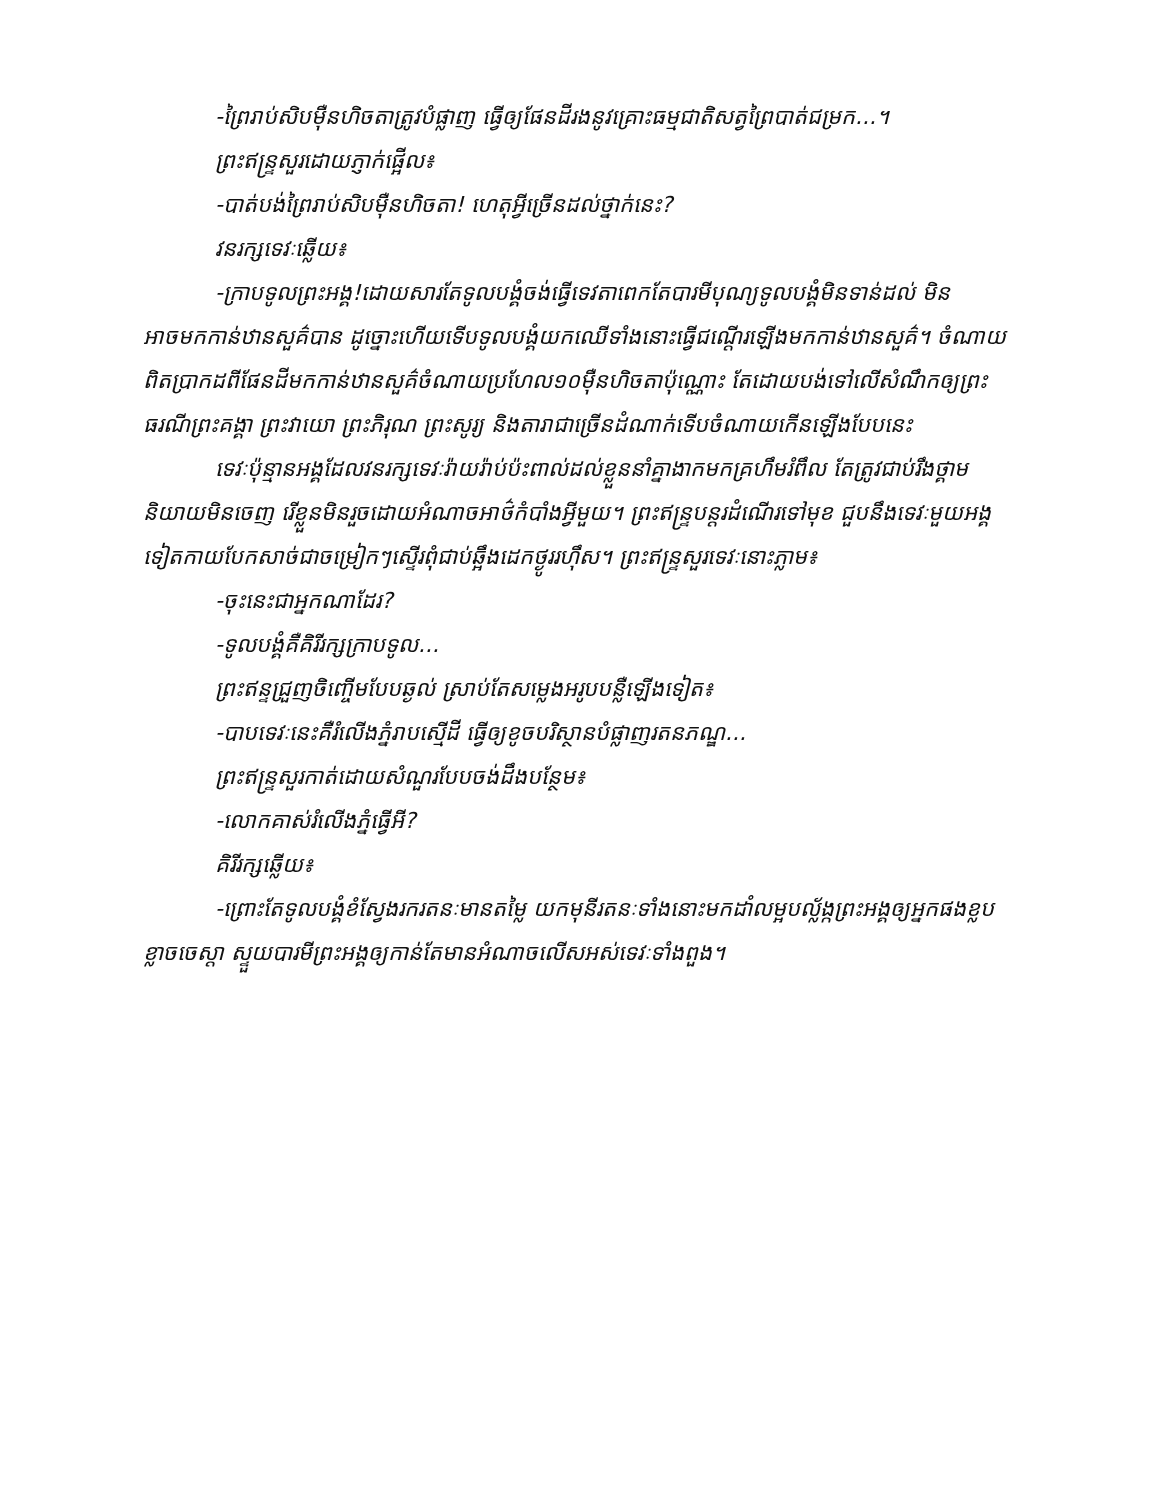-ព្រៃរាប់សិបម៉ឺនហិចតាត្រូវបំផ្លាញ ធ្វើឲ្យផែនដីរងនូវគ្រោះធម្មជាតិសត្វព្រៃបាត់ជម្រក...។
ព្រះឥន្ទ្រសួរដោយភ្ញាក់ផ្អើល៖
-បាត់បង់ព្រៃរាប់សិបម៉ឺនហិចតា! ហេតុអ្វីច្រើនដល់ថ្នាក់នេះ?
វនរក្សទេវៈឆ្លើយ៖
-ក្រាបទូលព្រះអង្គ!ដោយសារតែទូលបង្គំចង់ធ្វើទេវតាពេកតែបារមីបុណ្យទូលបង្គំមិនទាន់ដល់ មិនអាចមកកាន់ឋានសួគ៌បាន ដូច្នោះហើយទើបទូលបង្គំយកឈើទាំងនោះធ្វើជណ្ដើរឡើងមកកាន់ឋានសួគ៌។ ចំណាយពិតប្រាកដពីផែនដីមកកាន់ឋានសួគ៌ចំណាយប្រហែល១០ម៉ឺនហិចតាប៉ុណ្ណោះ តែដោយបង់ទៅលើសំណឹកឲ្យព្រះធរណីព្រះគង្គា ព្រះវាយោ ព្រះភិរុណ ព្រះសូរ្យ និងតារាជាច្រើនដំណាក់ទើបចំណាយកើនឡើងបែបនេះ
ទេវៈប៉ុន្មានអង្គដែលវនរក្សទេវៈរ៉ាយរ៉ាប់ប៉ះពាល់ដល់ខ្លួននាំគ្នាងាកមកគ្រហឹមរំពឹល តែត្រូវជាប់រឹងថ្គាមនិយាយមិនចេញ រើខ្លួនមិនរួចដោយអំណាចអាថ៌កំបាំងអ្វីមួយ។ ព្រះឥន្ទ្របន្តរដំណើរទៅមុខ ជួបនឹងទេវៈមួយអង្គទៀតកាយបែកសាច់ជាចម្រៀកៗស្ទើរពុំជាប់ឆ្អឹងដេកថ្ងូររហ៊ឹស។ ព្រះឥន្ទ្រសួរទេវៈនោះភ្លាម៖
-ចុះនេះជាអ្នកណាដែរ?
-ទូលបង្គំគឺគិរីរក្សក្រាបទូល...
ព្រះឥន្ទជ្រួញចិញ្ចើមបែបឆ្ងល់ ស្រាប់តែសម្លេងអរូបបន្លឺឡើងទៀត៖
-បាបទេវៈនេះគឺរំលើងភ្នំរាបស្មើដី ធ្វើឲ្យខូចបរិស្ថានបំផ្លាញរតនភណ្ឌ...
ព្រះឥន្ទ្រសួរកាត់ដោយសំណួរបែបចង់ដឹងបន្ថែម៖
-លោកគាស់រំលើងភ្នំធ្វើអី?
គិរីរក្សឆ្លើយ៖
-ព្រោះតែទូលបង្គំខំស្វែងរករតនៈមានតម្លៃ យកមុនីរតនៈទាំងនោះមកដាំលម្អបល្ល័ង្កព្រះអង្គឲ្យអ្នកផងខ្លបខ្លាចចេស្តា ស្ទួយបារមីព្រះអង្គឲ្យកាន់តែមានអំណាចលើសអស់ទេវៈទាំងពួង។